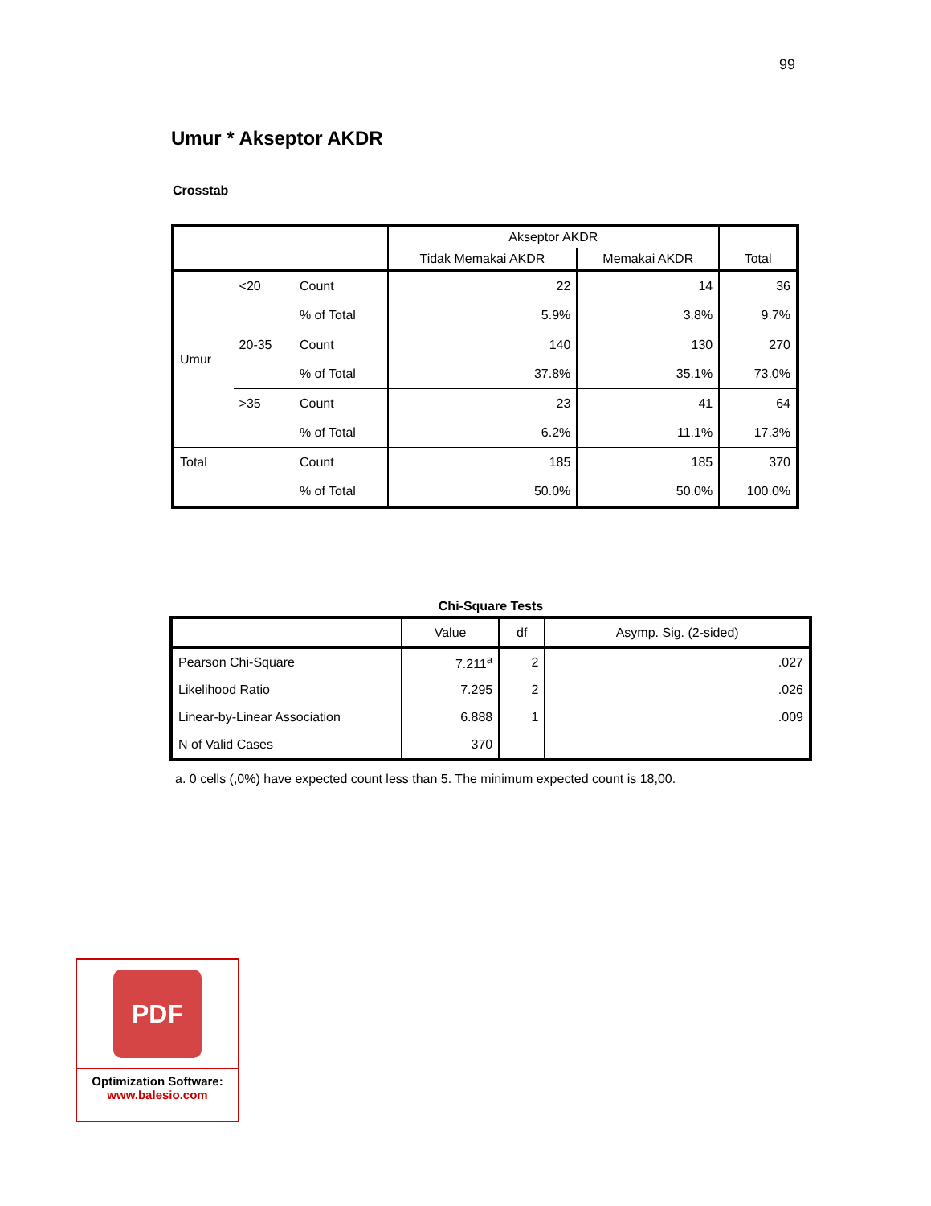99
Umur * Akseptor AKDR
Crosstab
| | | | Akseptor AKDR | | Total |
| | | | Tidak Memakai AKDR | Memakai AKDR | |
| Umur | <20 | Count | 22 | 14 | 36 |
| | | % of Total | 5.9% | 3.8% | 9.7% |
| | 20-35 | Count | 140 | 130 | 270 |
| | | % of Total | 37.8% | 35.1% | 73.0% |
| | >35 | Count | 23 | 41 | 64 |
| | | % of Total | 6.2% | 11.1% | 17.3% |
| Total | | Count | 185 | 185 | 370 |
| | | % of Total | 50.0% | 50.0% | 100.0% |
Chi-Square Tests
| | Value | df | Asymp. Sig. (2-sided) |
| Pearson Chi-Square | 7.211<sup>a</sup> | 2 | .027 |
| Likelihood Ratio | 7.295 | 2 | .026 |
| Linear-by-Linear Association | 6.888 | 1 | .009 |
| N of Valid Cases | 370 | | |
a. 0 cells (,0%) have expected count less than 5. The minimum expected count is 18,00.
PDF
Optimization Software:
www.balesio.com